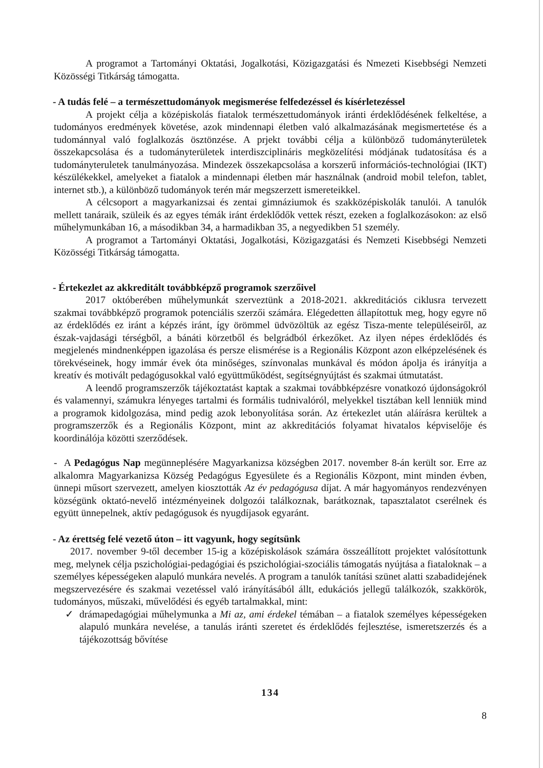A programot a Tartományi Oktatási, Jogalkotási, Közigazgatási és Nmezeti Kisebbségi Nemzeti Közösségi Titkárság támogatta.
- A tudás felé – a természettudományok megismerése felfedezéssel és kísérletezéssel
A projekt célja a középiskolás fiatalok természettudományok iránti érdeklődésének felkeltése, a tudományos eredmények követése, azok mindennapi életben való alkalmazásának megismertetése és a tudománnyal való foglalkozás ösztönzése. A prjekt további célja a különböző tudományterületek összekapcsolása és a tudományterületek interdiszciplináris megközelítési módjának tudatosítása és a tudományteruletek tanulmányozása. Mindezek összekapcsolása a korszerű információs-technológiai (IKT) készülékekkel, amelyeket a fiatalok a mindennapi életben már használnak (android mobil telefon, tablet, internet stb.), a különböző tudományok terén már megszerzett ismereteikkel.
A célcsoport a magyarkanizsai és zentai gimnáziumok és szakközépiskolák tanulói. A tanulók mellett tanáraik, szüleik és az egyes témák iránt érdeklődők vettek részt, ezeken a foglalkozásokon: az első műhelymunkában 16, a másodikban 34, a harmadikban 35, a negyedikben 51 személy.
A programot a Tartományi Oktatási, Jogalkotási, Közigazgatási és Nemzeti Kisebbségi Nemzeti Közösségi Titkárság támogatta.
- Értekezlet az akkreditált továbbképző programok szerzőivel
2017 októberében műhelymunkát szerveztünk a 2018-2021. akkreditációs ciklusra tervezett szakmai továbbképző programok potenciális szerzői számára. Elégedetten állapítottuk meg, hogy egyre nő az érdeklődés ez iránt a képzés iránt, így örömmel üdvözöltük az egész Tisza-mente településeiről, az észak-vajdasági térségből, a bánáti körzetből és belgrádból érkezőket. Az ilyen népes érdeklődés és megjelenés mindnenképpen igazolása és persze elismérése is a Regionális Központ azon elképzelésének és törekvéseinek, hogy immár évek óta minőséges, színvonalas munkával és módon ápolja és irányítja a kreatív és motivált pedagógusokkal való együttműködést, segítségnyújtást és szakmai útmutatást.
A leendő programszerzők tájékoztatást kaptak a szakmai továbbképzésre vonatkozó újdonságokról és valamennyi, számukra lényeges tartalmi és formális tudnivalóról, melyekkel tisztában kell lenniük mind a programok kidolgozása, mind pedig azok lebonyolítása során. Az értekezlet után aláírásra kerültek a programszerzők és a Regionális Központ, mint az akkreditációs folyamat hivatalos képviselője és koordinálója közötti szerződések.
- A Pedagógus Nap megünneplésére Magyarkanizsa községben 2017. november 8-án került sor. Erre az alkalomra Magyarkanizsa Község Pedagógus Egyesülete és a Regionális Központ, mint minden évben, ünnepi műsort szervezett, amelyen kiosztották Az év pedagógusa díjat. A már hagyományos rendezvényen községünk oktató-nevelő intézményeinek dolgozói találkoznak, barátkoznak, tapasztalatot cserélnek és együtt ünnepelnek, aktív pedagógusok és nyugdíjasok egyaránt.
- Az érettség felé vezető úton – itt vagyunk, hogy segítsünk
2017. november 9-től december 15-ig a középiskolások számára összeállított projektet valósítottunk meg, melynek célja pszichológiai-pedagógiai és pszichológiai-szociális támogatás nyújtása a fiataloknak – a személyes képességeken alapuló munkára nevelés. A program a tanulók tanítási szünet alatti szabadidejének megszervezésére és szakmai vezetéssel való irányításából állt, edukációs jellegű találkozók, szakkörök, tudományos, műszaki, művelődési és egyéb tartalmakkal, mint:
✓ drámapedagógiai műhelymunka a Mi az, ami érdekel témában – a fiatalok személyes képességeken alapuló munkára nevelése, a tanulás iránti szeretet és érdeklődés fejlesztése, ismeretszerzés és a tájékozottság bővítése
134
8